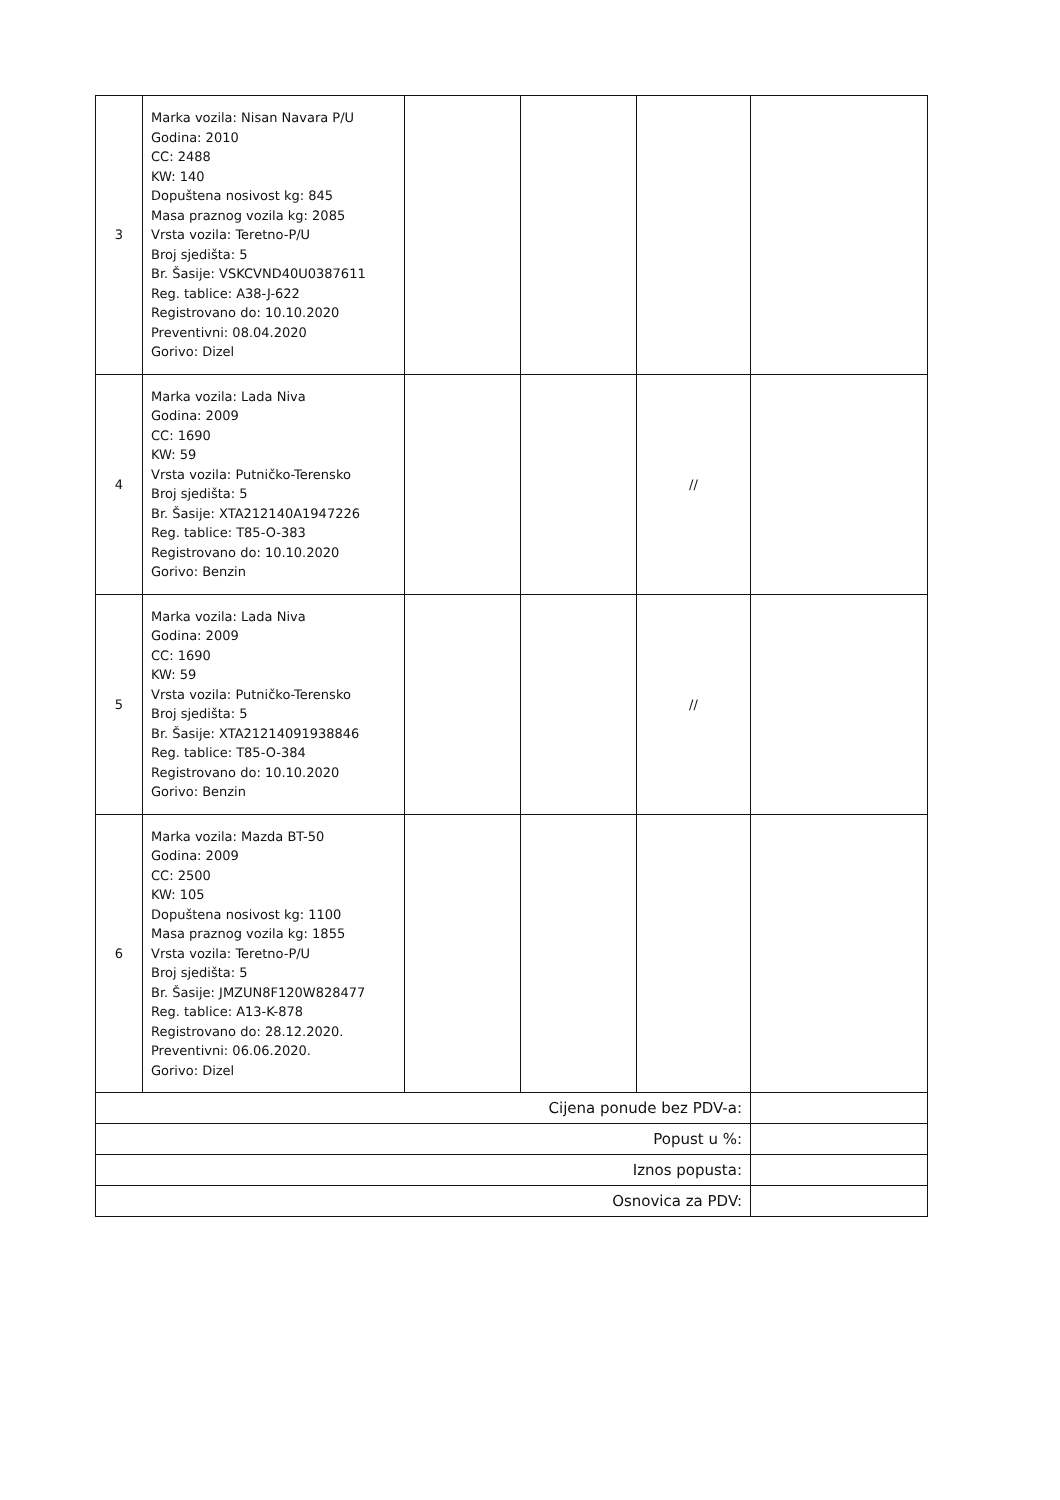| 3 | Marka vozila: Nisan Navara P/U Godina: 2010 CC: 2488 KW: 140 Dopuštena nosivost kg: 845 Masa praznog vozila kg: 2085 Vrsta vozila: Teretno-P/U Broj sjedišta: 5 Br. Šasije: VSKCVND40U0387611 Reg. tablice: A38-J-622 Registrovano do: 10.10.2020 Preventivni: 08.04.2020 Gorivo: Dizel | | | | |
| 4 | Marka vozila: Lada Niva Godina: 2009 CC: 1690 KW: 59 Vrsta vozila: Putničko-Terensko Broj sjedišta: 5 Br. Šasije: XTA212140A1947226 Reg. tablice: T85-O-383 Registrovano do: 10.10.2020 Gorivo: Benzin | | | // | |
| 5 | Marka vozila: Lada Niva Godina: 2009 CC: 1690 KW: 59 Vrsta vozila: Putničko-Terensko Broj sjedišta: 5 Br. Šasije: XTA21214091938846 Reg. tablice: T85-O-384 Registrovano do: 10.10.2020 Gorivo: Benzin | | | // | |
| 6 | Marka vozila: Mazda BT-50 Godina: 2009 CC: 2500 KW: 105 Dopuštena nosivost kg: 1100 Masa praznog vozila kg: 1855 Vrsta vozila: Teretno-P/U Broj sjedišta: 5 Br. Šasije: JMZUN8F120W828477 Reg. tablice: A13-K-878 Registrovano do: 28.12.2020. Preventivni: 06.06.2020. Gorivo: Dizel | | | | |
| Cijena ponude bez PDV-a: | | | | | |
| Popust u %: | | | | | |
| Iznos popusta: | | | | | |
| Osnovica za PDV: | | | | | |